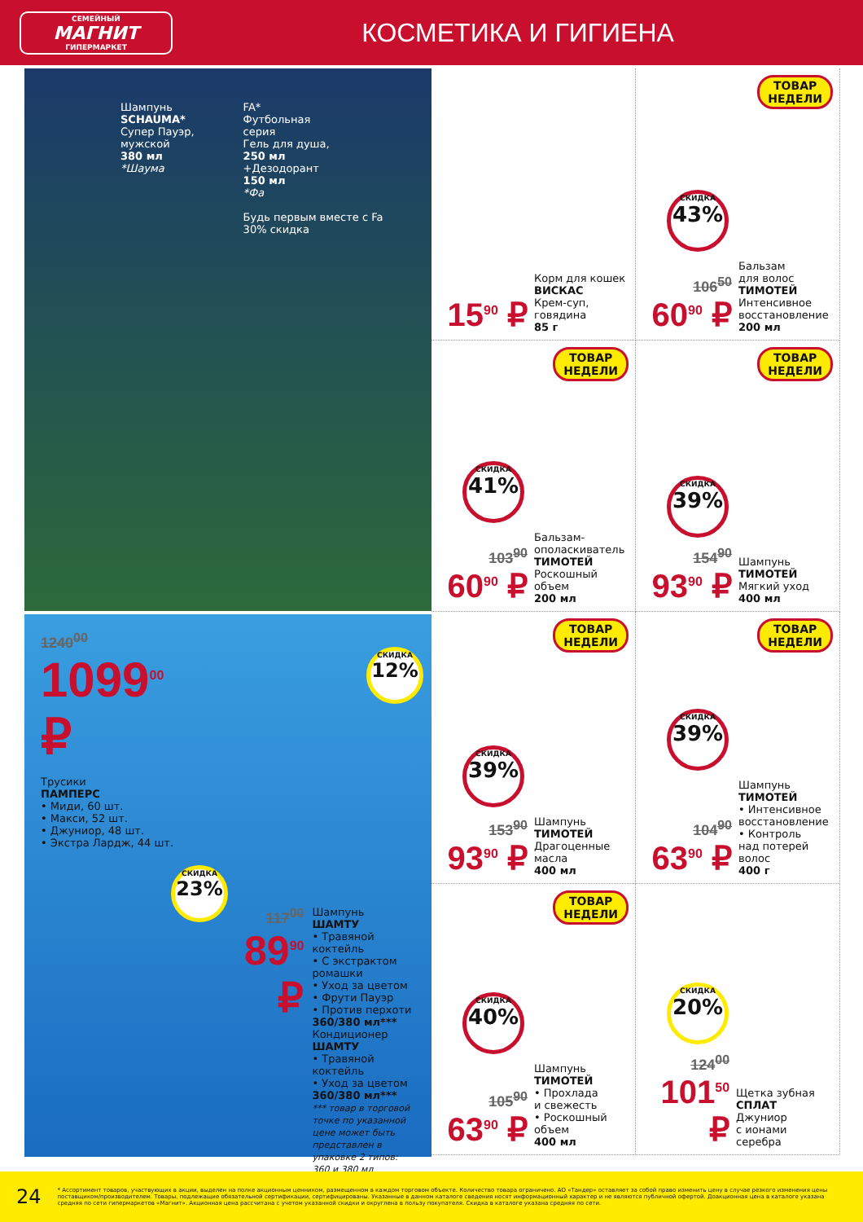СЕМЕЙНЫЙ
МАГНИТ
ГИПЕРМАРКЕТ
КОСМЕТИКА И ГИГИЕНА
Шампунь
SCHAUMA*
Супер Пауэр,
мужской
380 мл
*Шаума
FA*
Футбольная
серия
Гель для душа,
250 мл
+Дезодорант
150 мл
*Фа
Будь первым вместе с Fa
30% скидка
1240<sup>00</sup>
1099<sup>00</sup> ₽
Трусики
ПАМПЕРС
• Миди, 60 шт.
• Макси, 52 шт.
• Джуниор, 48 шт.
• Экстра Лардж, 44 шт.
СКИДКА
12%
СКИДКА
23%
117<sup>00</sup>
89<sup>90</sup> ₽
Шампунь
ШАМТУ
• Травяной коктейль
• С экстрактом ромашки
• Уход за цветом
• Фрути Пауэр
• Против перхоти
360/380 мл***
Кондиционер
ШАМТУ
• Травяной коктейль
• Уход за цветом
360/380 мл***
*** товар в торговой точке по указанной цене может быть представлен в упаковке 2 типов: 360 и 380 мл
15<sup>90</sup> ₽
Корм для кошек
ВИСКАС
Крем-суп,
говядина
85 г
ТОВАР
НЕДЕЛИ
СКИДКА
43%
106<sup>50</sup>
60<sup>90</sup> ₽
Бальзам
для волос
ТИМОТЕЙ
Интенсивное
восстановление
200 мл
ТОВАР
НЕДЕЛИ
СКИДКА
41%
103<sup>90</sup>
60<sup>90</sup> ₽
Бальзам-
ополаскиватель
ТИМОТЕЙ
Роскошный
объем
200 мл
ТОВАР
НЕДЕЛИ
СКИДКА
39%
154<sup>90</sup>
93<sup>90</sup> ₽
Шампунь
ТИМОТЕЙ
Мягкий уход
400 мл
ТОВАР
НЕДЕЛИ
СКИДКА
39%
153<sup>90</sup>
93<sup>90</sup> ₽
Шампунь
ТИМОТЕЙ
Драгоценные
масла
400 мл
ТОВАР
НЕДЕЛИ
СКИДКА
39%
104<sup>90</sup>
63<sup>90</sup> ₽
Шампунь
ТИМОТЕЙ
• Интенсивное
восстановление
• Контроль
над потерей
волос
400 г
ТОВАР
НЕДЕЛИ
СКИДКА
40%
105<sup>90</sup>
63<sup>90</sup> ₽
Шампунь
ТИМОТЕЙ
• Прохлада
и свежесть
• Роскошный
объем
400 мл
СКИДКА
20%
124<sup>00</sup>
101<sup>50</sup> ₽
Щетка зубная
СПЛАТ
Джуниор
с ионами серебра
24
* Ассортимент товаров, участвующих в акции, выделен на полке акционным ценником, размещенном в каждом торговом объекте. Количество товара ограничено. АО «Тандер» оставляет за собой право изменить цену в случае резкого изменения цены поставщиком/производителем. Товары, подлежащие обязательной сертификации, сертифицированы. Указанные в данном каталоге сведения носят информационный характер и не являются публичной офертой. Доакционная цена в каталоге указана средняя по сети гипермаркетов «Магнит». Акционная цена рассчитана с учетом указанной скидки и округлена в пользу покупателя. Скидка в каталоге указана средняя по сети.